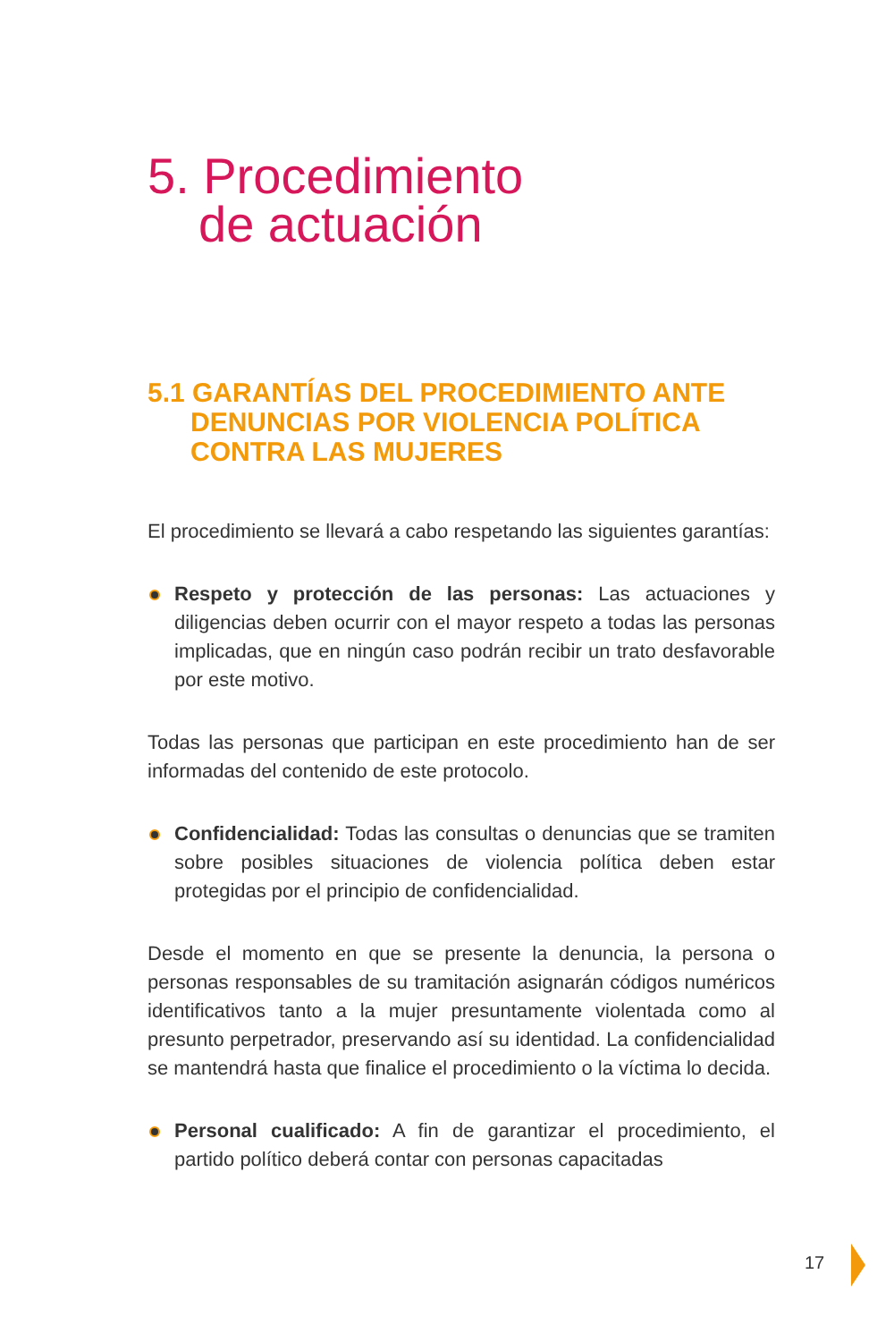5. Procedimiento
de actuación
5.1 GARANTÍAS DEL PROCEDIMIENTO ANTE
DENUNCIAS POR VIOLENCIA POLÍTICA
CONTRA LAS MUJERES
El procedimiento se llevará a cabo respetando las siguientes garantías:
Respeto y protección de las personas: Las actuaciones y diligencias deben ocurrir con el mayor respeto a todas las personas implicadas, que en ningún caso podrán recibir un trato desfavorable por este motivo.
Todas las personas que participan en este procedimiento han de ser informadas del contenido de este protocolo.
Confidencialidad: Todas las consultas o denuncias que se tramiten sobre posibles situaciones de violencia política deben estar protegidas por el principio de confidencialidad.
Desde el momento en que se presente la denuncia, la persona o personas responsables de su tramitación asignarán códigos numéricos identificativos tanto a la mujer presuntamente violentada como al presunto perpetrador, preservando así su identidad. La confidencialidad se mantendrá hasta que finalice el procedimiento o la víctima lo decida.
Personal cualificado: A fin de garantizar el procedimiento, el partido político deberá contar con personas capacitadas
17